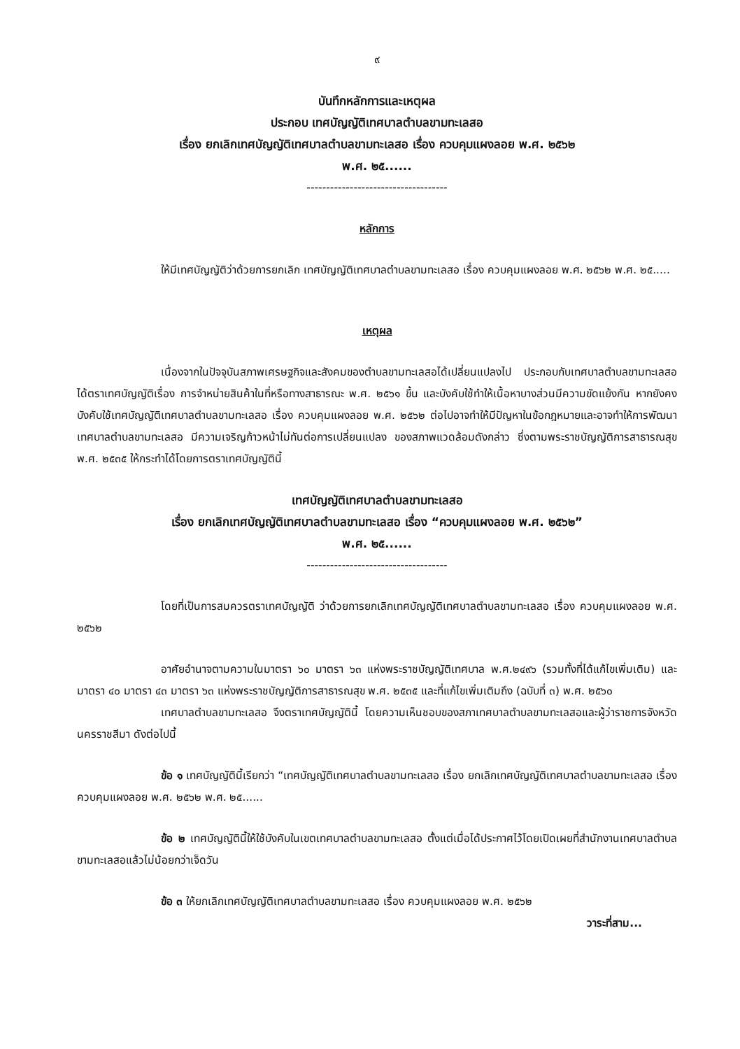๙
บันทึกหลักการและเหตุผล
ประกอบ เทศบัญญัติเทศบาลตำบลขามทะเลสอ
เรื่อง ยกเลิกเทศบัญญัติเทศบาลตำบลขามทะเลสอ เรื่อง ควบคุมแผงลอย พ.ศ. ๒๕๖๒
พ.ศ. ๒๕......
------------------------------------
หลักการ
ให้มีเทศบัญญัติว่าด้วยการยกเลิก เทศบัญญัติเทศบาลตำบลขามทะเลสอ เรื่อง ควบคุมแผงลอย พ.ศ. ๒๕๖๒ พ.ศ. ๒๕.....
เหตุผล
เนื่องจากในปัจจุบันสภาพเศรษฐกิจและสังคมของตำบลขามทะเลสอได้เปลี่ยนแปลงไป ประกอบกับเทศบาลตำบลขามทะเลสอได้ตราเทศบัญญัติเรื่อง การจำหน่ายสินค้าในที่หรือทางสาธารณะ พ.ศ. ๒๕๖๑ ขึ้น และบังคับใช้ทำให้เนื้อหาบางส่วนมีความขัดแย้งกัน หากยังคงบังคับใช้เทศบัญญัติเทศบาลตำบลขามทะเลสอ เรื่อง ควบคุมแผงลอย พ.ศ. ๒๕๖๒ ต่อไปอาจทำให้มีปัญหาในข้อกฎหมายและอาจทำให้การพัฒนาเทศบาลตำบลขามทะเลสอ มีความเจริญก้าวหน้าไม่ทันต่อการเปลี่ยนแปลง ของสภาพแวดล้อมดังกล่าว ซึ่งตามพระราชบัญญัติการสาธารณสุข พ.ศ. ๒๕๓๕ ให้กระทำได้โดยการตราเทศบัญญัตินี้
เทศบัญญัติเทศบาลตำบลขามทะเลสอ
เรื่อง ยกเลิกเทศบัญญัติเทศบาลตำบลขามทะเลสอ เรื่อง “ควบคุมแผงลอย พ.ศ. ๒๕๖๒”
พ.ศ. ๒๕......
------------------------------------
โดยที่เป็นการสมควรตราเทศบัญญัติ ว่าด้วยการยกเลิกเทศบัญญัติเทศบาลตำบลขามทะเลสอ เรื่อง ควบคุมแผงลอย พ.ศ. ๒๕๖๒
อาศัยอำนาจตามความในมาตรา ๖๐ มาตรา ๖๓ แห่งพระราชบัญญัติเทศบาล พ.ศ.๒๔๙๖ (รวมทั้งที่ได้แก้ไขเพิ่มเติม) และมาตรา ๔๐ มาตรา ๔๓ มาตรา ๖๓ แห่งพระราชบัญญัติการสาธารณสุข พ.ศ. ๒๕๓๕ และที่แก้ไขเพิ่มเติมถึง (ฉบับที่ ๓) พ.ศ. ๒๕๖๐
เทศบาลตำบลขามทะเลสอ จึงตราเทศบัญญัตินี้ โดยความเห็นชอบของสภาเทศบาลตำบลขามทะเลสอและผู้ว่าราชการจังหวัดนครราชสีมา ดังต่อไปนี้
ข้อ ๑ เทศบัญญัตินี้เรียกว่า “เทศบัญญัติเทศบาลตำบลขามทะเลสอ เรื่อง ยกเลิกเทศบัญญัติเทศบาลตำบลขามทะเลสอ เรื่อง ควบคุมแผงลอย พ.ศ. ๒๕๖๒ พ.ศ. ๒๕......
ข้อ ๒ เทศบัญญัตินี้ให้ใช้บังคับในเขตเทศบาลตำบลขามทะเลสอ ตั้งแต่เมื่อได้ประกาศไว้โดยเปิดเผยที่สำนักงานเทศบาลตำบลขามทะเลสอแล้วไม่น้อยกว่าเจ็ดวัน
ข้อ ๓ ให้ยกเลิกเทศบัญญัติเทศบาลตำบลขามทะเลสอ เรื่อง ควบคุมแผงลอย พ.ศ. ๒๕๖๒
วาระที่สาม...